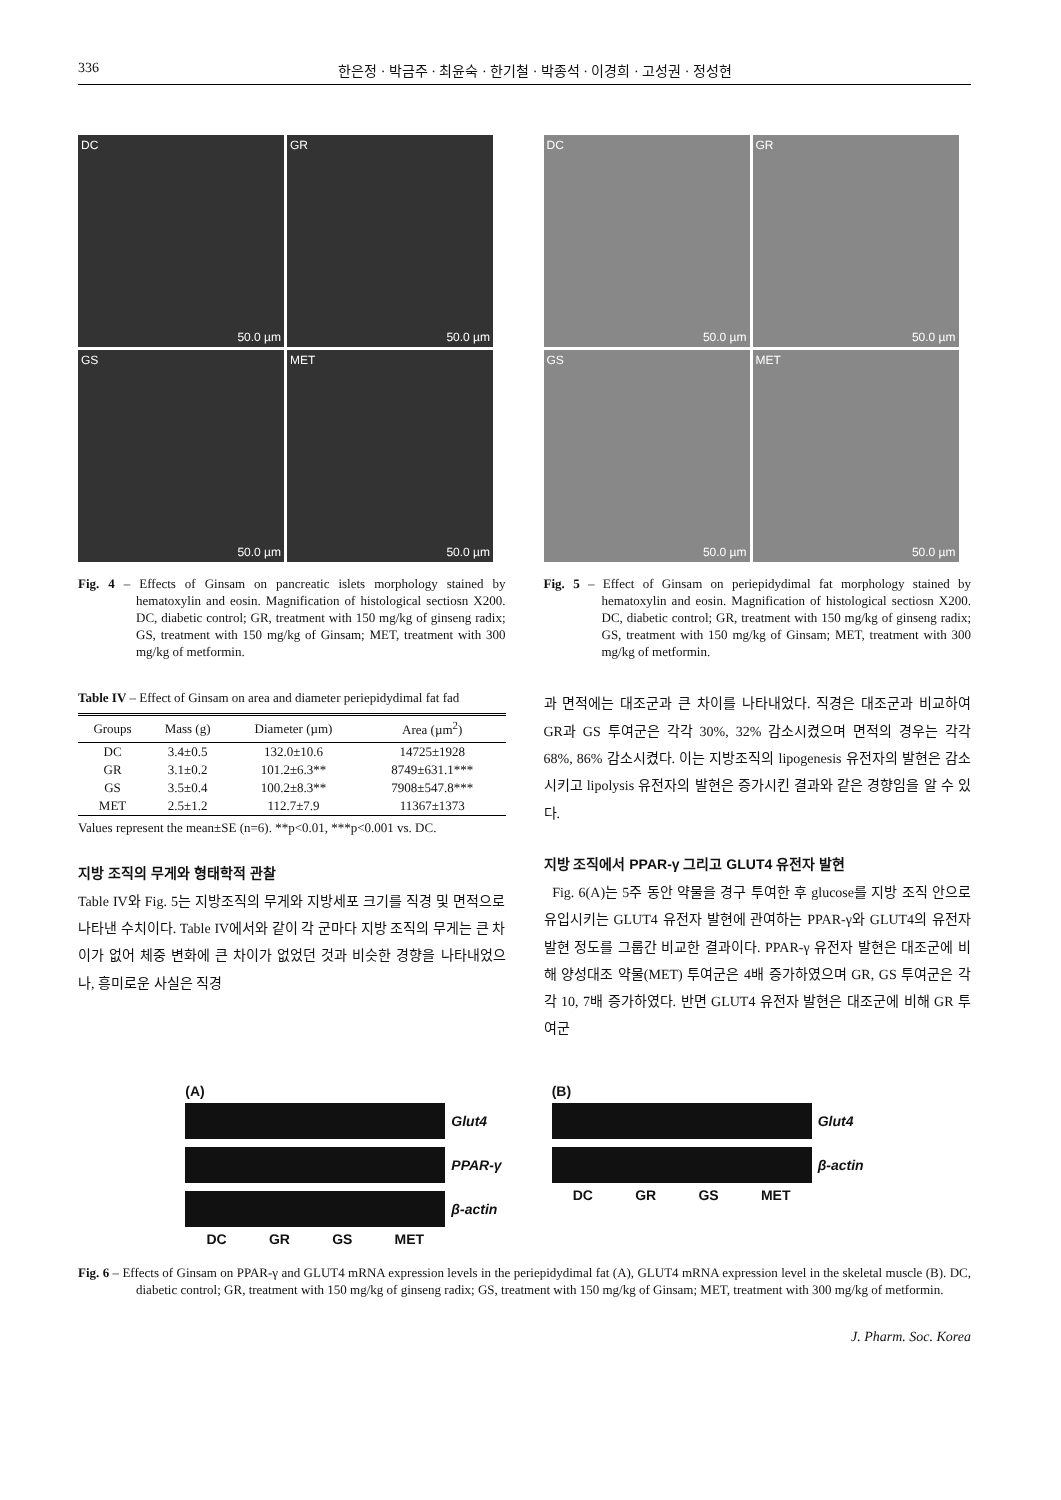336 한은정 · 박금주 · 최윤숙 · 한기철 · 박종석 · 이경희 · 고성권 · 정성현
DC
50.0 µm
GR
50.0 µm
GS
50.0 µm
MET
50.0 µm
Fig. 4 – Effects of Ginsam on pancreatic islets morphology stained by hematoxylin and eosin. Magnification of histological sectiosn X200. DC, diabetic control; GR, treatment with 150 mg/kg of ginseng radix; GS, treatment with 150 mg/kg of Ginsam; MET, treatment with 300 mg/kg of metformin.
Table IV – Effect of Ginsam on area and diameter periepidydimal fat fad
| Groups | Mass (g) | Diameter (µm) | Area (µm<sup>2</sup>) |
| --- | --- | --- | --- |
| DC | 3.4±0.5 | 132.0±10.6 | 14725±1928 |
| GR | 3.1±0.2 | 101.2±6.3** | 8749±631.1*** |
| GS | 3.5±0.4 | 100.2±8.3** | 7908±547.8*** |
| MET | 2.5±1.2 | 112.7±7.9 | 11367±1373 |
Values represent the mean±SE (n=6). **p<0.01, ***p<0.001 vs. DC.
지방 조직의 무게와 형태학적 관찰
Table IV와 Fig. 5는 지방조직의 무게와 지방세포 크기를 직경 및 면적으로 나타낸 수치이다. Table IV에서와 같이 각 군마다 지방 조직의 무게는 큰 차이가 없어 체중 변화에 큰 차이가 없었던 것과 비슷한 경향을 나타내었으나, 흥미로운 사실은 직경
DC
50.0 µm
GR
50.0 µm
GS
50.0 µm
MET
50.0 µm
Fig. 5 – Effect of Ginsam on periepidydimal fat morphology stained by hematoxylin and eosin. Magnification of histological sectiosn X200. DC, diabetic control; GR, treatment with 150 mg/kg of ginseng radix; GS, treatment with 150 mg/kg of Ginsam; MET, treatment with 300 mg/kg of metformin.
과 면적에는 대조군과 큰 차이를 나타내었다. 직경은 대조군과 비교하여 GR과 GS 투여군은 각각 30%, 32% 감소시켰으며 면적의 경우는 각각 68%, 86% 감소시켰다. 이는 지방조직의 lipogenesis 유전자의 발현은 감소시키고 lipolysis 유전자의 발현은 증가시킨 결과와 같은 경향임을 알 수 있다.
지방 조직에서 PPAR-γ 그리고 GLUT4 유전자 발현
Fig. 6(A)는 5주 동안 약물을 경구 투여한 후 glucose를 지방 조직 안으로 유입시키는 GLUT4 유전자 발현에 관여하는 PPAR-γ와 GLUT4의 유전자 발현 정도를 그룹간 비교한 결과이다. PPAR-γ 유전자 발현은 대조군에 비해 양성대조 약물(MET) 투여군은 4배 증가하였으며 GR, GS 투여군은 각각 10, 7배 증가하였다. 반면 GLUT4 유전자 발현은 대조군에 비해 GR 투여군
(A)
Glut4
PPAR-γ
β-actin
DC GR GS MET
(B)
Glut4
β-actin
DC GR GS MET
Fig. 6 – Effects of Ginsam on PPAR-γ and GLUT4 mRNA expression levels in the periepidydimal fat (A), GLUT4 mRNA expression level in the skeletal muscle (B). DC, diabetic control; GR, treatment with 150 mg/kg of ginseng radix; GS, treatment with 150 mg/kg of Ginsam; MET, treatment with 300 mg/kg of metformin.
J. Pharm. Soc. Korea